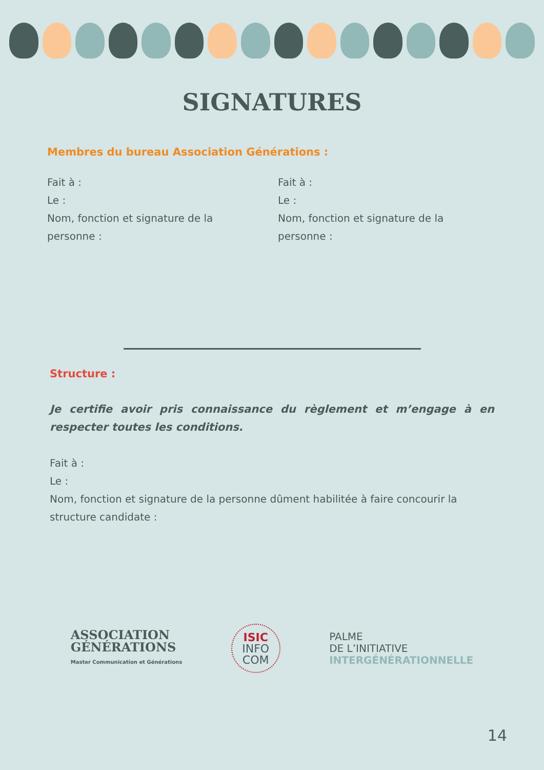SIGNATURES
Membres du bureau Association Générations :
Fait à :
Le :
Nom, fonction et signature de la personne :
Fait à :
Le :
Nom, fonction et signature de la personne :
Structure :
Je certifie avoir pris connaissance du règlement et m’engage à en respecter toutes les conditions.
Fait à :
Le :
Nom, fonction et signature de la personne dûment habilitée à faire concourir la structure candidate :
ASSOCIATION
GÉNÉRATIONS
Master Communication et Générations
ISIC
INFO
COM
PALME
DE L’INITIATIVE
INTERGÉNÉRATIONNELLE
14